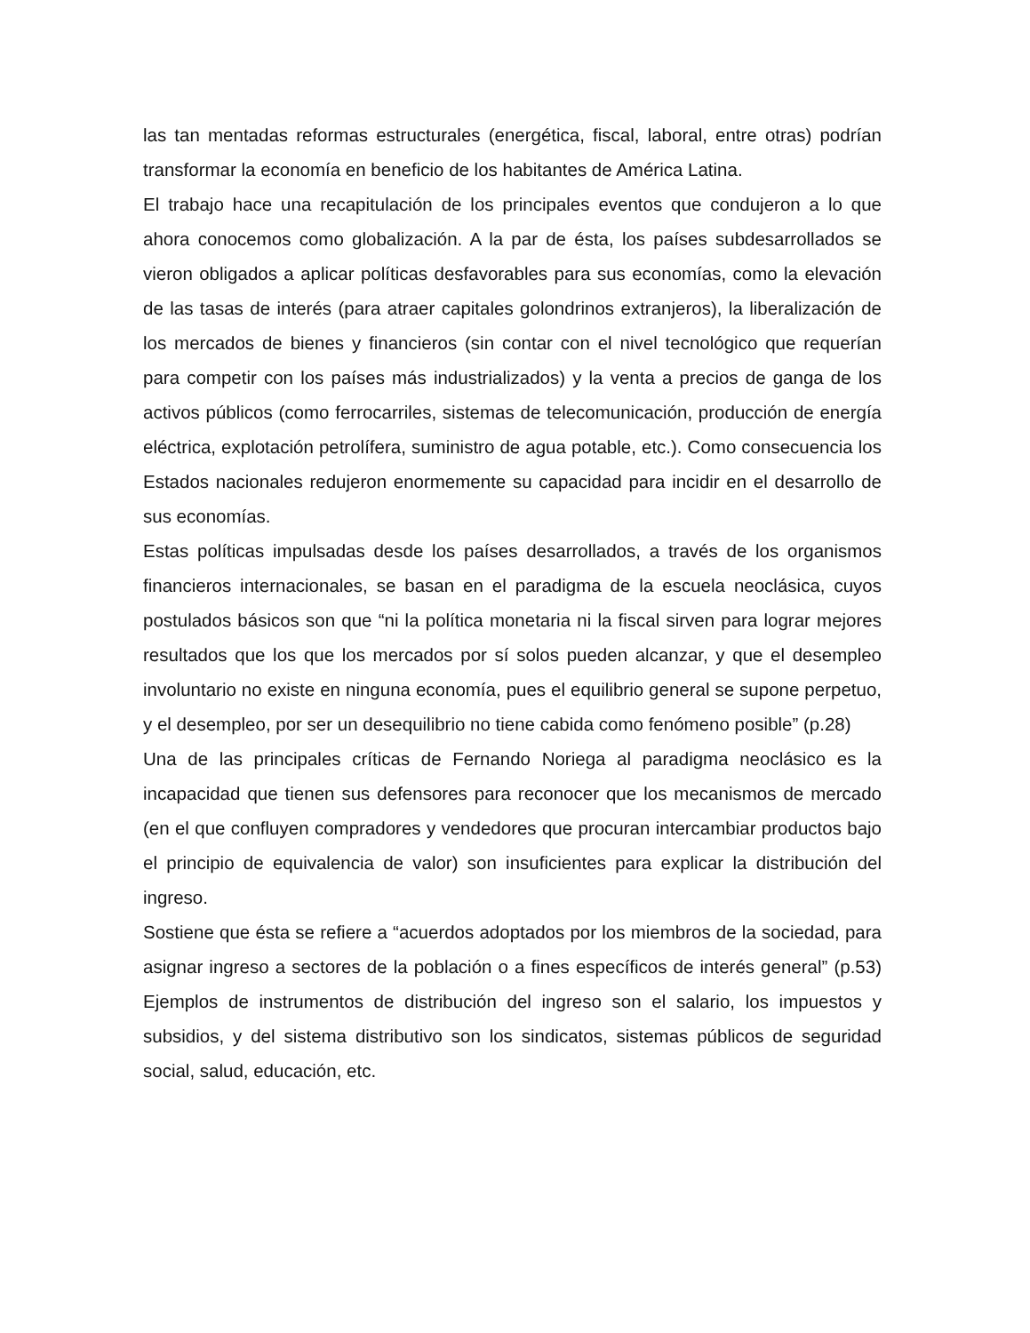las tan mentadas reformas estructurales (energética, fiscal, laboral, entre otras) podrían transformar la economía en beneficio de los habitantes de América Latina.
El trabajo hace una recapitulación de los principales eventos que condujeron a lo que ahora conocemos como globalización. A la par de ésta, los países subdesarrollados se vieron obligados a aplicar políticas desfavorables para sus economías, como la elevación de las tasas de interés (para atraer capitales golondrinos extranjeros), la liberalización de los mercados de bienes y financieros (sin contar con el nivel tecnológico que requerían para competir con los países más industrializados) y la venta a precios de ganga de los activos públicos (como ferrocarriles, sistemas de telecomunicación, producción de energía eléctrica, explotación petrolífera, suministro de agua potable, etc.). Como consecuencia los Estados nacionales redujeron enormemente su capacidad para incidir en el desarrollo de sus economías.
Estas políticas impulsadas desde los países desarrollados, a través de los organismos financieros internacionales, se basan en el paradigma de la escuela neoclásica, cuyos postulados básicos son que “ni la política monetaria ni la fiscal sirven para lograr mejores resultados que los que los mercados por sí solos pueden alcanzar, y que el desempleo involuntario no existe en ninguna economía, pues el equilibrio general se supone perpetuo, y el desempleo, por ser un desequilibrio no tiene cabida como fenómeno posible” (p.28)
Una de las principales críticas de Fernando Noriega al paradigma neoclásico es la incapacidad que tienen sus defensores para reconocer que los mecanismos de mercado (en el que confluyen compradores y vendedores que procuran intercambiar productos bajo el principio de equivalencia de valor) son insuficientes para explicar la distribución del ingreso.
Sostiene que ésta se refiere a “acuerdos adoptados por los miembros de la sociedad, para asignar ingreso a sectores de la población o a fines específicos de interés general” (p.53) Ejemplos de instrumentos de distribución del ingreso son el salario, los impuestos y subsidios, y del sistema distributivo son los sindicatos, sistemas públicos de seguridad social, salud, educación, etc.